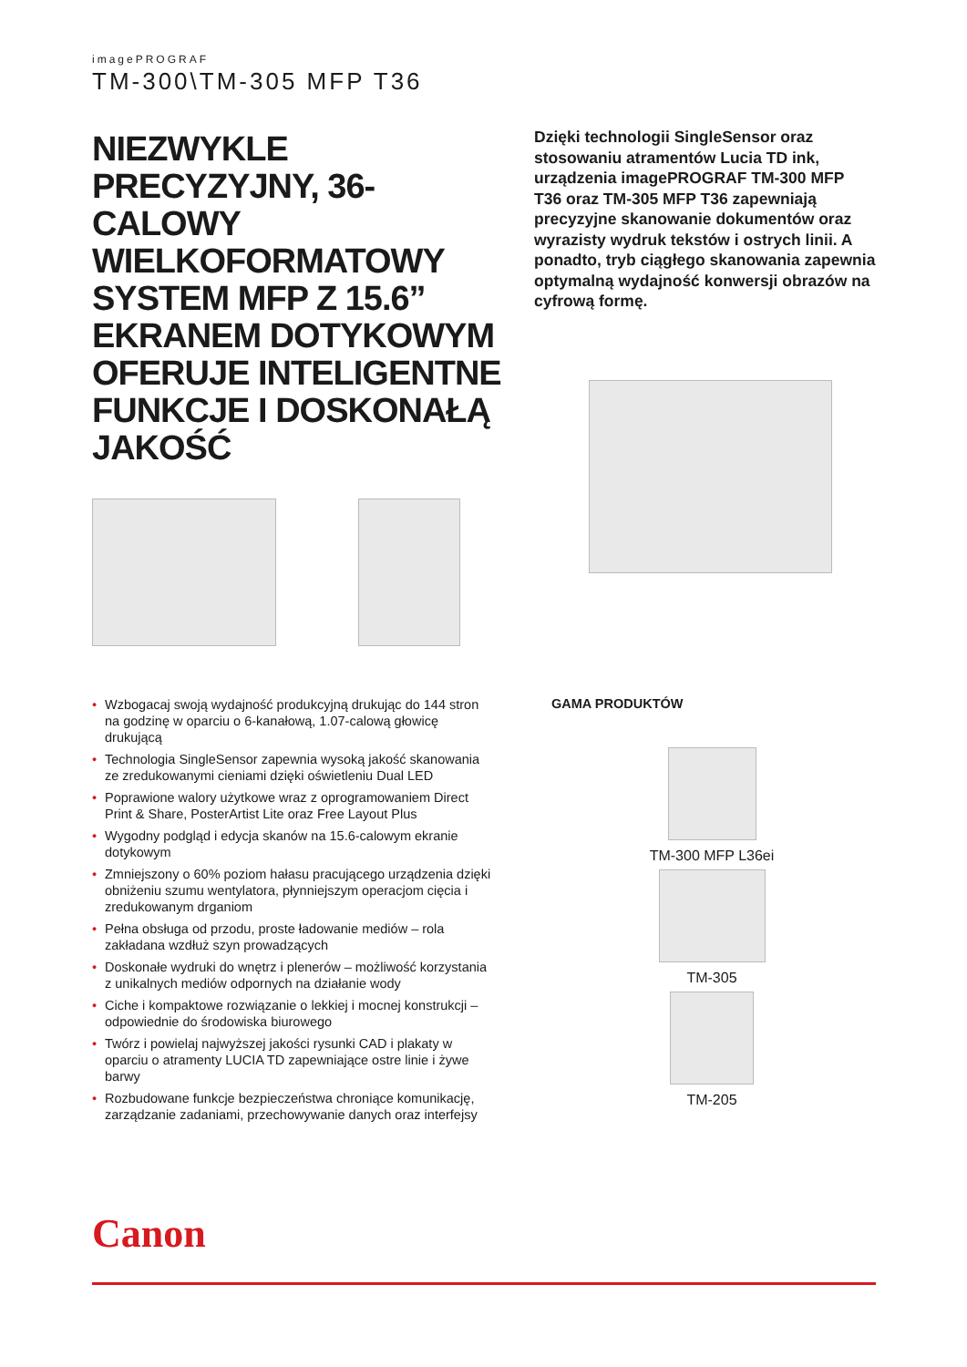imagePROGRAF
TM-300\TM-305 MFP T36
NIEZWYKLE PRECYZYJNY, 36-CALOWY WIELKOFORMATOWY SYSTEM MFP Z 15.6” EKRANEM DOTYKOWYM OFERUJE INTELIGENTNE FUNKCJE I DOSKONAŁĄ JAKOŚĆ
Dzięki technologii SingleSensor oraz stosowaniu atramentów Lucia TD ink, urządzenia imagePROGRAF TM-300 MFP T36 oraz TM-305 MFP T36 zapewniają precyzyjne skanowanie dokumentów oraz wyrazisty wydruk tekstów i ostrych linii. A ponadto, tryb ciągłego skanowania zapewnia optymalną wydajność konwersji obrazów na cyfrową formę.
• Wzbogacaj swoją wydajność produkcyjną drukując do 144 stron na godzinę w oparciu o 6-kanałową, 1.07-calową głowicę drukującą
• Technologia SingleSensor zapewnia wysoką jakość skanowania ze zredukowanymi cieniami dzięki oświetleniu Dual LED
• Poprawione walory użytkowe wraz z oprogramowaniem Direct Print & Share, PosterArtist Lite oraz Free Layout Plus
• Wygodny podgląd i edycja skanów na 15.6-calowym ekranie dotykowym
• Zmniejszony o 60% poziom hałasu pracującego urządzenia dzięki obniżeniu szumu wentylatora, płynniejszym operacjom cięcia i zredukowanym drganiom
• Pełna obsługa od przodu, proste ładowanie mediów – rola zakładana wzdłuż szyn prowadzących
• Doskonałe wydruki do wnętrz i plenerów – możliwość korzystania z unikalnych mediów odpornych na działanie wody
• Ciche i kompaktowe rozwiązanie o lekkiej i mocnej konstrukcji – odpowiednie do środowiska biurowego
• Twórz i powielaj najwyższej jakości rysunki CAD i plakaty w oparciu o atramenty LUCIA TD zapewniające ostre linie i żywe barwy
• Rozbudowane funkcje bezpieczeństwa chroniące komunikację, zarządzanie zadaniami, przechowywanie danych oraz interfejsy
GAMA PRODUKTÓW
TM-300 MFP L36ei
TM-305
TM-205
Canon